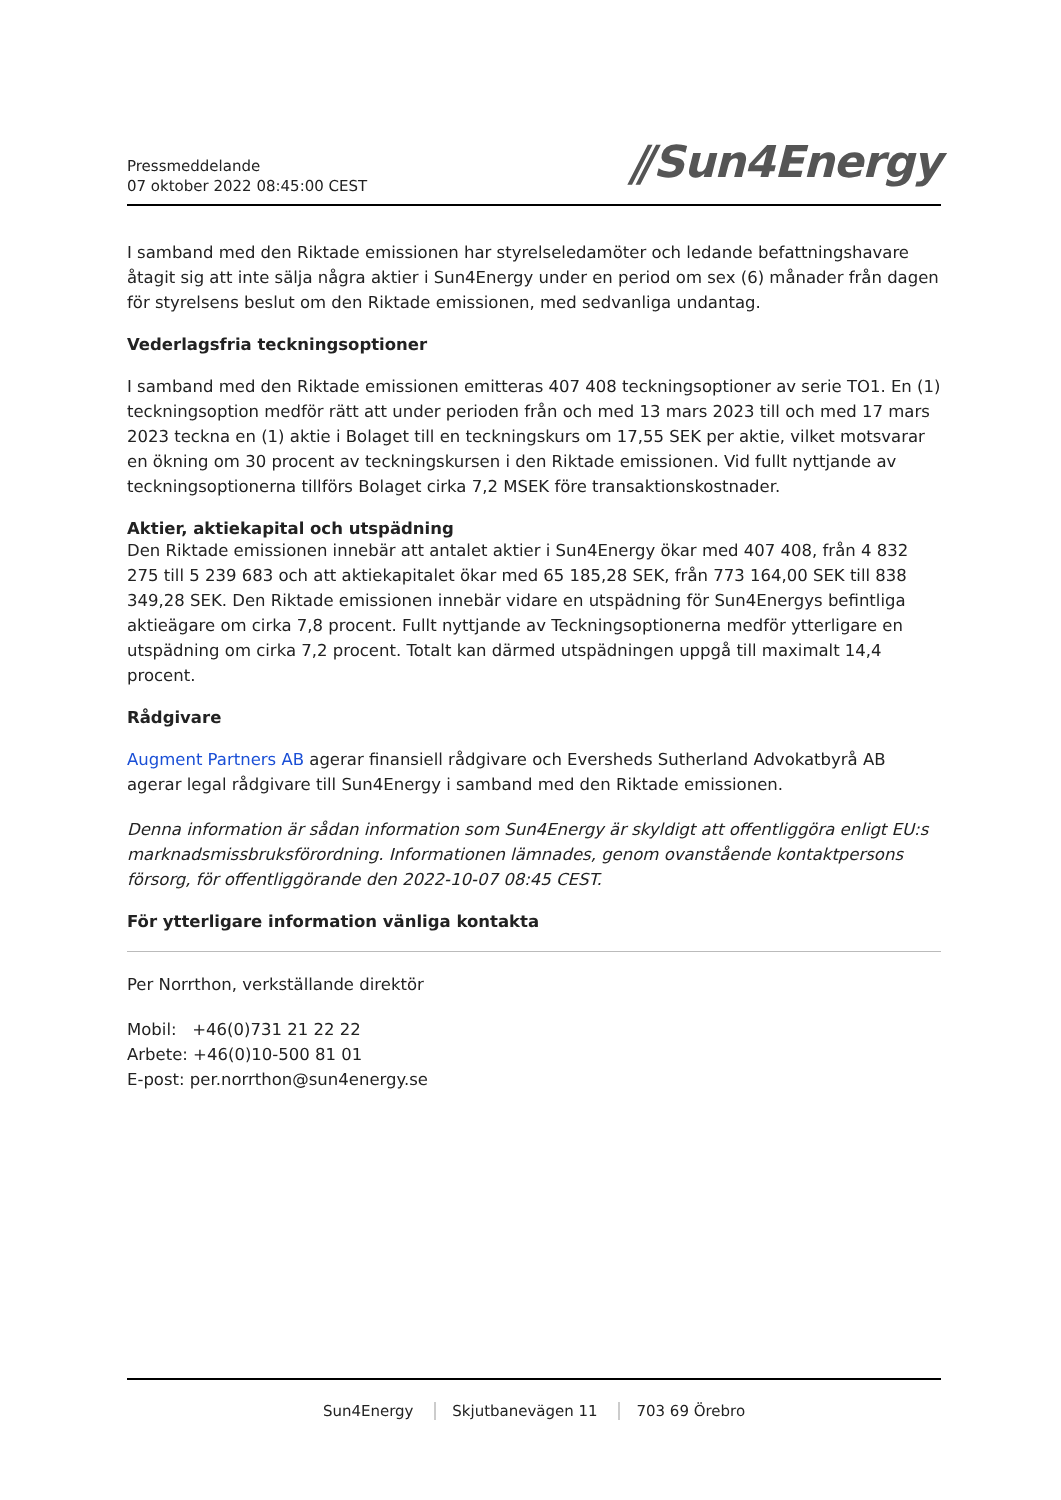Pressmeddelande
07 oktober 2022 08:45:00 CEST
⫽Sun4Energy
I samband med den Riktade emissionen har styrelseledamöter och ledande befattningshavare åtagit sig att inte sälja några aktier i Sun4Energy under en period om sex (6) månader från dagen för styrelsens beslut om den Riktade emissionen, med sedvanliga undantag.
Vederlagsfria teckningsoptioner
I samband med den Riktade emissionen emitteras 407 408 teckningsoptioner av serie TO1. En (1) teckningsoption medför rätt att under perioden från och med 13 mars 2023 till och med 17 mars 2023 teckna en (1) aktie i Bolaget till en teckningskurs om 17,55 SEK per aktie, vilket motsvarar en ökning om 30 procent av teckningskursen i den Riktade emissionen. Vid fullt nyttjande av teckningsoptionerna tillförs Bolaget cirka 7,2 MSEK före transaktionskostnader.
Aktier, aktiekapital och utspädning
Den Riktade emissionen innebär att antalet aktier i Sun4Energy ökar med 407 408, från 4 832 275 till 5 239 683 och att aktiekapitalet ökar med 65 185,28 SEK, från 773 164,00 SEK till 838 349,28 SEK. Den Riktade emissionen innebär vidare en utspädning för Sun4Energys befintliga aktieägare om cirka 7,8 procent. Fullt nyttjande av Teckningsoptionerna medför ytterligare en utspädning om cirka 7,2 procent. Totalt kan därmed utspädningen uppgå till maximalt 14,4 procent.
Rådgivare
Augment Partners AB agerar finansiell rådgivare och Eversheds Sutherland Advokatbyrå AB agerar legal rådgivare till Sun4Energy i samband med den Riktade emissionen.
Denna information är sådan information som Sun4Energy är skyldigt att offentliggöra enligt EU:s marknadsmissbruksförordning. Informationen lämnades, genom ovanstående kontaktpersons försorg, för offentliggörande den 2022-10-07 08:45 CEST.
För ytterligare information vänliga kontakta
Per Norrthon, verkställande direktör
Mobil: +46(0)731 21 22 22
Arbete: +46(0)10-500 81 01
E-post: per.norrthon@sun4energy.se
Sun4Energy Skjutbanevägen 11 703 69 Örebro